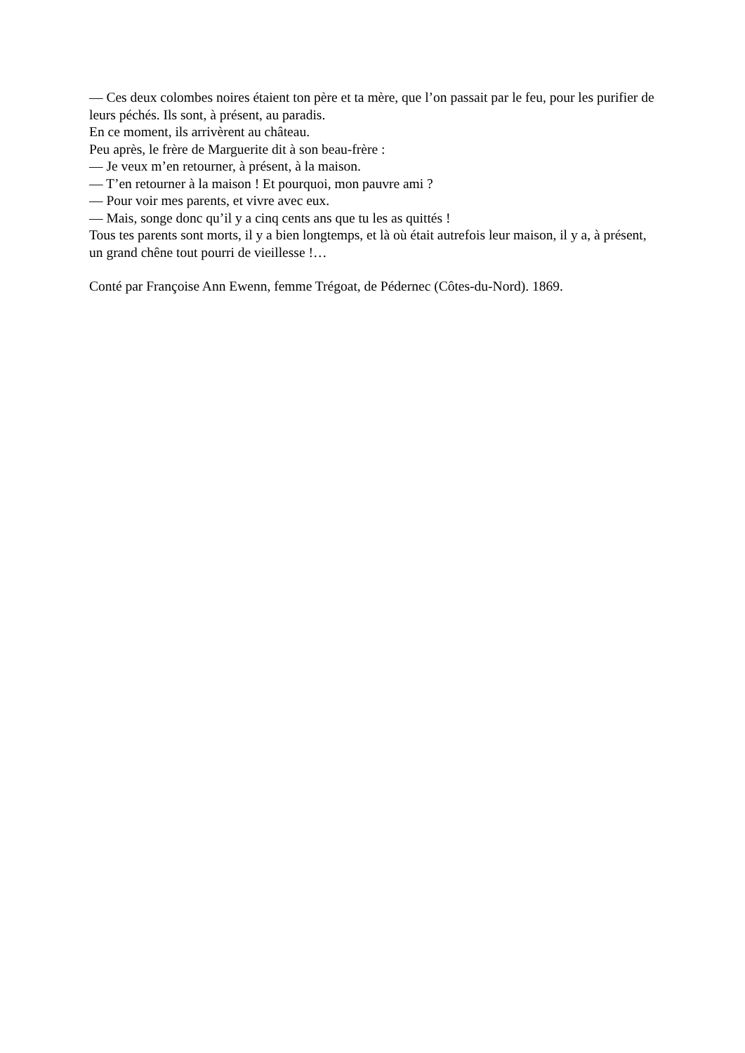— Ces deux colombes noires étaient ton père et ta mère, que l’on passait par le feu, pour les purifier de leurs péchés. Ils sont, à présent, au paradis.
En ce moment, ils arrivèrent au château.
Peu après, le frère de Marguerite dit à son beau-frère :
— Je veux m’en retourner, à présent, à la maison.
— T’en retourner à la maison ! Et pourquoi, mon pauvre ami ?
— Pour voir mes parents, et vivre avec eux.
— Mais, songe donc qu’il y a cinq cents ans que tu les as quittés !
Tous tes parents sont morts, il y a bien longtemps, et là où était autrefois leur maison, il y a, à présent, un grand chêne tout pourri de vieillesse !…
Conté par Françoise Ann Ewenn, femme Trégoat, de Pédernec (Côtes-du-Nord). 1869.